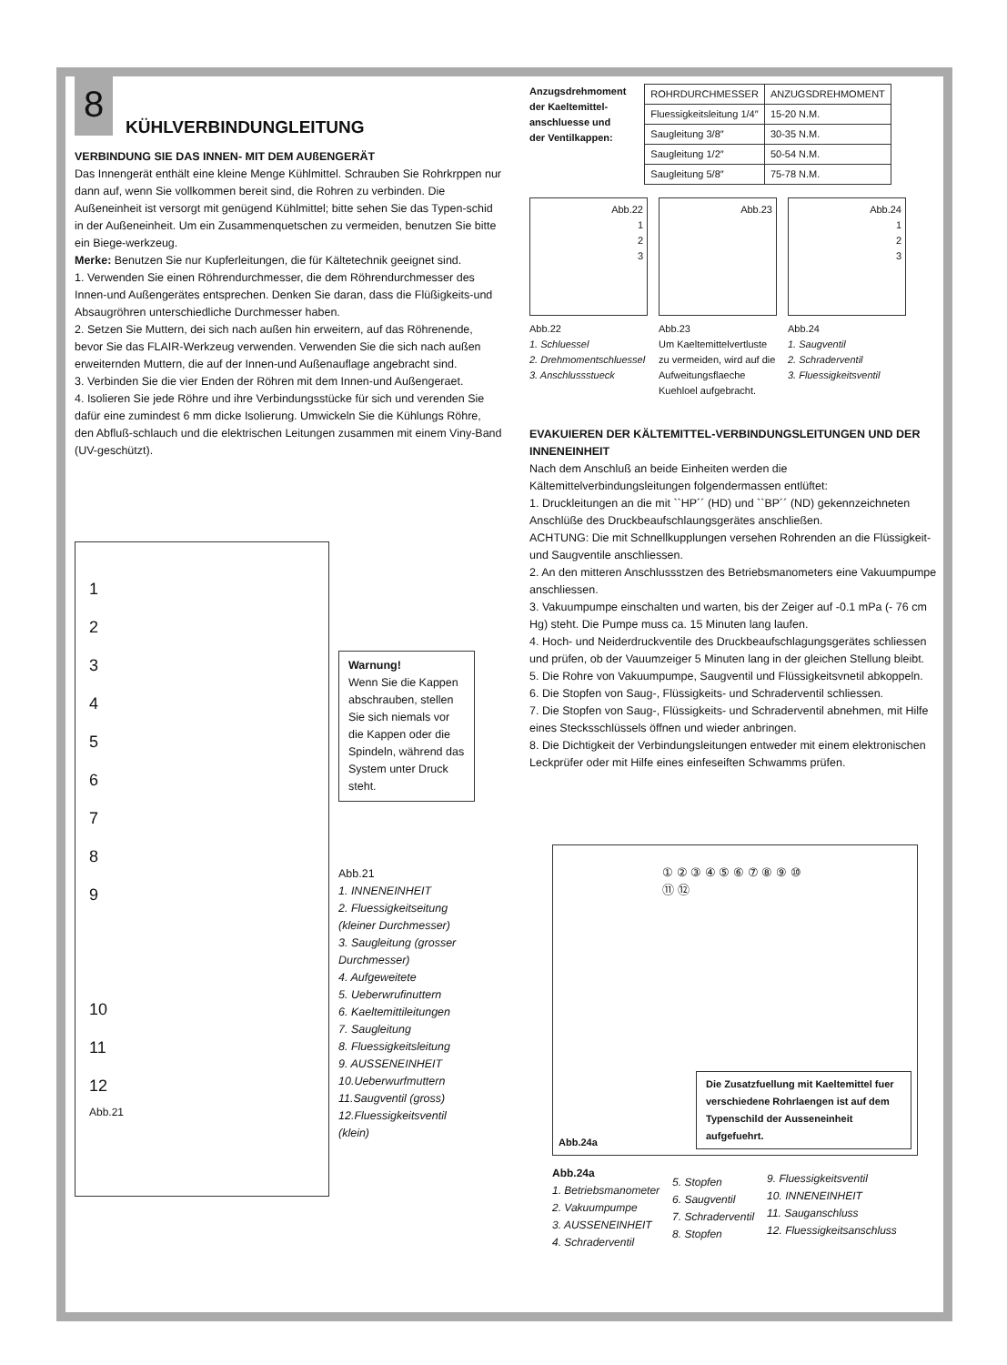8
KÜHLVERBINDUNGLEITUNG
VERBINDUNG SIE DAS INNEN- MIT DEM AUßENGERÄT
Das Innengerät enthält eine kleine Menge Kühlmittel. Schrauben Sie Rohrkrppen nur dann auf, wenn Sie vollkommen bereit sind, die Rohren zu verbinden. Die Außeneinheit ist versorgt mit genügend Kühlmittel; bitte sehen Sie das Typen-schid in der Außeneinheit. Um ein Zusammenquetschen zu vermeiden, benutzen Sie bitte ein Biege-werkzeug.
Merke: Benutzen Sie nur Kupferleitungen, die für Kältetechnik geeignet sind.
1. Verwenden Sie einen Röhrendurchmesser, die dem Röhrendurchmesser des Innen-und Außengerätes entsprechen. Denken Sie daran, dass die Flüßigkeits-und Absaugröhren unterschiedliche Durchmesser haben.
2. Setzen Sie Muttern, dei sich nach außen hin erweitern, auf das Röhrenende, bevor Sie das FLAIR-Werkzeug verwenden. Verwenden Sie die sich nach außen erweiternden Muttern, die auf der Innen-und Außenauflage angebracht sind.
3. Verbinden Sie die vier Enden der Röhren mit dem Innen-und Außengeraet.
4. Isolieren Sie jede Röhre und ihre Verbindungsstücke für sich und verenden Sie dafür eine zumindest 6 mm dicke Isolierung. Umwickeln Sie die Kühlungs Röhre, den Abfluß-schlauch und die elektrischen Leitungen zusammen mit einem Viny-Band (UV-geschützt).
1
2
3
4
5
6
7
8
9
10
11
12
Abb.21
Warnung!
Wenn Sie die Kappen abschrauben, stellen Sie sich niemals vor die Kappen oder die Spindeln, während das System unter Druck steht.
Abb.21
1. INNENEINHEIT
2. Fluessigkeitseitung (kleiner Durchmesser)
3. Saugleitung (grosser Durchmesser)
4. Aufgeweitete
5. Ueberwrufinuttern
6. Kaeltemittileitungen
7. Saugleitung
8. Fluessigkeitsleitung
9. AUSSENEINHEIT
10.Ueberwurfmuttern
11.Saugventil (gross)
12.Fluessigkeitsventil (klein)
Anzugsdrehmoment
der Kaeltemittel-
anschluesse und
der Ventilkappen:
| ROHRDURCHMESSER | ANZUGSDREHMOMENT |
| --- | --- |
| Fluessigkeitsleitung 1/4″ | 15-20 N.M. |
| Saugleitung 3/8″ | 30-35 N.M. |
| Saugleitung 1/2″ | 50-54 N.M. |
| Saugleitung 5/8″ | 75-78 N.M. |
Abb.22
1
2
3
Abb.22
1. Schluessel
2. Drehmomentschluessel
3. Anschlussstueck
Abb.23
Abb.23
Um Kaeltemittelvertluste zu vermeiden, wird auf die Aufweitungsflaeche Kuehloel aufgebracht.
Abb.24
1
2
3
Abb.24
1. Saugventil
2. Schraderventil
3. Fluessigkeitsventil
EVAKUIEREN DER KÄLTEMITTEL-VERBINDUNGSLEITUNGEN UND DER INNENEINHEIT
Nach dem Anschluß an beide Einheiten werden die Kältemittelverbindungsleitungen folgendermassen entlüftet:
1. Druckleitungen an die mit ``HP´´ (HD) und ``BP´´ (ND) gekennzeichneten Anschlüße des Druckbeaufschlaungsgerätes anschließen.
ACHTUNG: Die mit Schnellkupplungen versehen Rohrenden an die Flüssigkeit- und Saugventile anschliessen.
2. An den mitteren Anschlussstzen des Betriebsmanometers eine Vakuumpumpe anschliessen.
3. Vakuumpumpe einschalten und warten, bis der Zeiger auf -0.1 mPa (- 76 cm Hg) steht. Die Pumpe muss ca. 15 Minuten lang laufen.
4. Hoch- und Neiderdruckventile des Druckbeaufschlagungsgerätes schliessen und prüfen, ob der Vauumzeiger 5 Minuten lang in der gleichen Stellung bleibt.
5. Die Rohre von Vakuumpumpe, Saugventil und Flüssigkeitsvnetil abkoppeln.
6. Die Stopfen von Saug-, Flüssigkeits- und Schraderventil schliessen.
7. Die Stopfen von Saug-, Flüssigkeits- und Schraderventil abnehmen, mit Hilfe eines Stecksschlüssels öffnen und wieder anbringen.
8. Die Dichtigkeit der Verbindungsleitungen entweder mit einem elektronischen Leckprüfer oder mit Hilfe eines einfeseiften Schwamms prüfen.
① ② ③ ④ ⑤ ⑥ ⑦ ⑧ ⑨ ⑩ ⑪ ⑫
Die Zusatzfuellung mit Kaeltemittel fuer verschiedene Rohrlaengen ist auf dem Typenschild der Ausseneinheit aufgefuehrt.
Abb.24a
Abb.24a
1. Betriebsmanometer
2. Vakuumpumpe
3. AUSSENEINHEIT
4. Schraderventil
5. Stopfen
6. Saugventil
7. Schraderventil
8. Stopfen
9. Fluessigkeitsventil
10. INNENEINHEIT
11. Sauganschluss
12. Fluessigkeitsanschluss